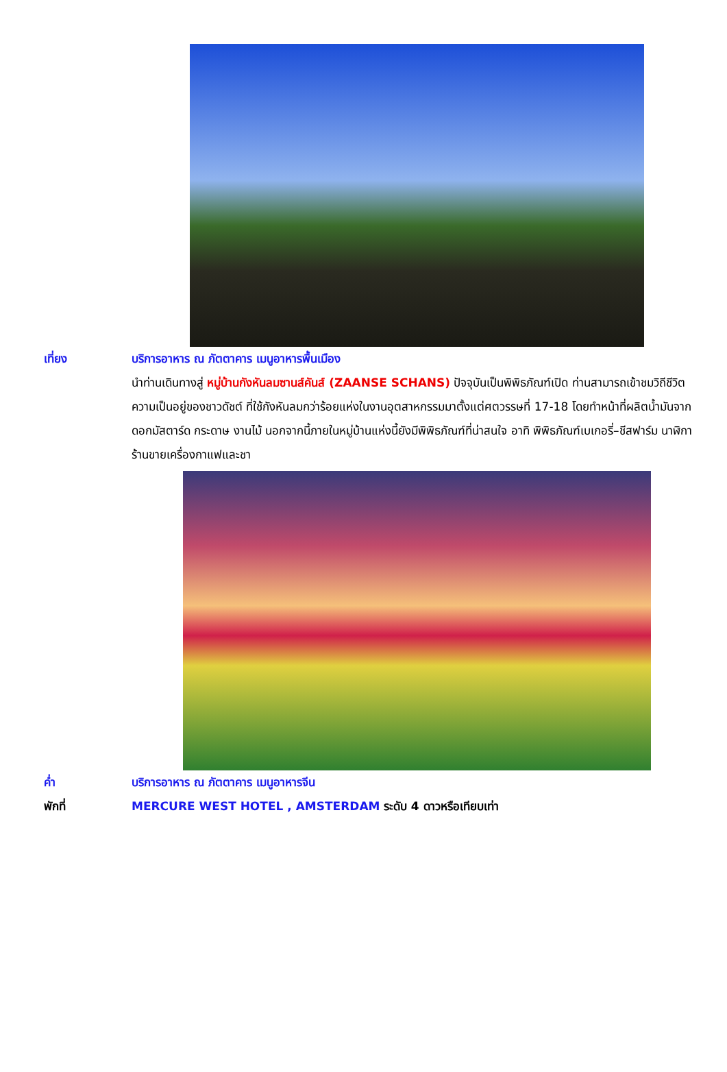เที่ยง บริการอาหาร ณ ภัตตาคาร เมนูอาหารพื้นเมือง
นำท่านเดินทางสู่ หมู่บ้านกังหันลมซานส์คันส์ (ZAANSE SCHANS) ปัจจุบันเป็นพิพิธภัณฑ์เปิด ท่านสามารถเข้าชมวิถีชีวิตความเป็นอยู่ของชาวดัชต์ ที่ใช้กังหันลมกว่าร้อยแห่งในงานอุตสาหกรรมมาตั้งแต่ศตวรรษที่ 17-18 โดยทำหน้าที่ผลิตน้ำมันจากดอกมัสตาร์ด กระดาษ งานไม้ นอกจากนี้ภายในหมู่บ้านแห่งนี้ยังมีพิพิธภัณฑ์ที่น่าสนใจ อาทิ พิพิธภัณฑ์เบเกอรี่–ชีสฟาร์ม นาฬิกา ร้านขายเครื่องกาแฟและชา
ค่ำ บริการอาหาร ณ ภัตตาคาร เมนูอาหารจีน
พักที่ MERCURE WEST HOTEL , AMSTERDAM ระดับ 4 ดาวหรือเทียบเท่า